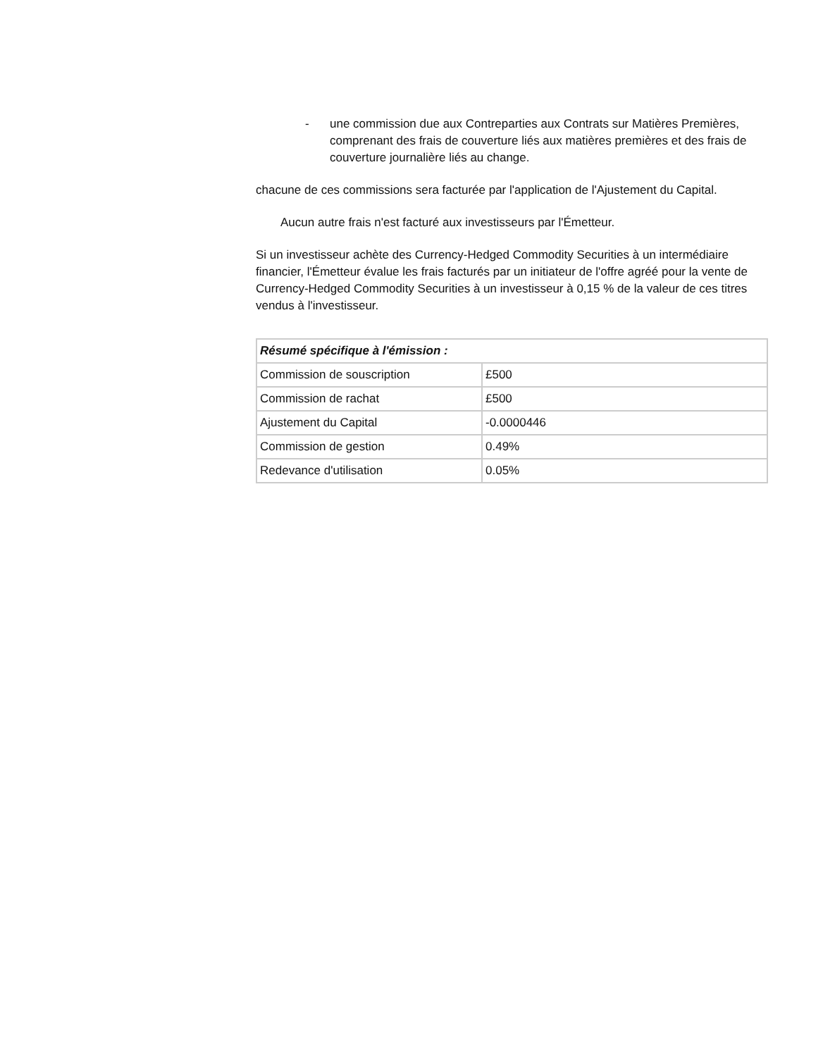- une commission due aux Contreparties aux Contrats sur Matières Premières, comprenant des frais de couverture liés aux matières premières et des frais de couverture journalière liés au change.
chacune de ces commissions sera facturée par l'application de l'Ajustement du Capital.
Aucun autre frais n'est facturé aux investisseurs par l'Émetteur.
Si un investisseur achète des Currency-Hedged Commodity Securities à un intermédiaire financier, l'Émetteur évalue les frais facturés par un initiateur de l'offre agréé pour la vente de Currency-Hedged Commodity Securities à un investisseur à 0,15 % de la valeur de ces titres vendus à l'investisseur.
| Résumé spécifique à l'émission : | |
| --- | --- |
| Commission de souscription | £500 |
| Commission de rachat | £500 |
| Ajustement du Capital | -0.0000446 |
| Commission de gestion | 0.49% |
| Redevance d'utilisation | 0.05% |